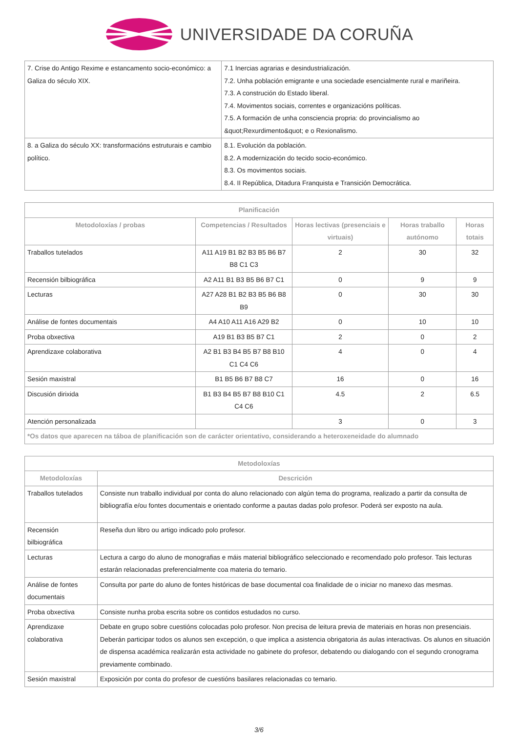UNIVERSIDADE DA CORUÑA
| 7. Crise do Antigo Rexime e estancamento socio-económico: a Galiza do século XIX. | 7.1 Inercias agrarias e desindustrialización. 7.2. Unha población emigrante e una sociedade esencialmente rural e mariñeira. 7.3. A construción do Estado liberal. 7.4. Movimentos sociais, correntes e organizacións políticas. 7.5. A formación de unha consciencia propria: do provincialismo ao &quot;Rexurdimento&quot; e o Rexionalismo. |
| 8. a Galiza do século XX: transformacións estruturais e cambio político. | 8.1. Evolución da población. 8.2. A modernización do tecido socio-económico. 8.3. Os movimentos sociais. 8.4. II República, Ditadura Franquista e Transición Democrática. |
| Planificación | | | | |
| --- | --- | --- | --- | --- |
| Metodoloxías / probas | Competencias / Resultados | Horas lectivas (presenciais e virtuais) | Horas traballo autónomo | Horas totais |
| Traballos tutelados | A11 A19 B1 B2 B3 B5 B6 B7 B8 C1 C3 | 2 | 30 | 32 |
| Recensión bilbiográfica | A2 A11 B1 B3 B5 B6 B7 C1 | 0 | 9 | 9 |
| Lecturas | A27 A28 B1 B2 B3 B5 B6 B8 B9 | 0 | 30 | 30 |
| Análise de fontes documentais | A4 A10 A11 A16 A29 B2 | 0 | 10 | 10 |
| Proba obxectiva | A19 B1 B3 B5 B7 C1 | 2 | 0 | 2 |
| Aprendizaxe colaborativa | A2 B1 B3 B4 B5 B7 B8 B10 C1 C4 C6 | 4 | 0 | 4 |
| Sesión maxistral | B1 B5 B6 B7 B8 C7 | 16 | 0 | 16 |
| Discusión dirixida | B1 B3 B4 B5 B7 B8 B10 C1 C4 C6 | 4.5 | 2 | 6.5 |
| Atención personalizada | | 3 | 0 | 3 |
| *Os datos que aparecen na táboa de planificación son de carácter orientativo, considerando a heteroxeneidade do alumnado | | | | |
| Metodoloxías | |
| --- | --- |
| Metodoloxías | Descrición |
| Traballos tutelados | Consiste nun traballo individual por conta do aluno relacionado con algún tema do programa, realizado a partir da consulta de bibliografía e/ou fontes documentais e orientado conforme a pautas dadas polo profesor. Poderá ser exposto na aula. |
| Recensión bilbiográfica | Reseña dun libro ou artigo indicado polo profesor. |
| Lecturas | Lectura a cargo do aluno de monografias e máis material bibliográfico seleccionado e recomendado polo profesor. Tais lecturas estarán relacionadas preferencialmente coa materia do temario. |
| Análise de fontes documentais | Consulta por parte do aluno de fontes históricas de base documental coa finalidade de o iniciar no manexo das mesmas. |
| Proba obxectiva | Consiste nunha proba escrita sobre os contidos estudados no curso. |
| Aprendizaxe colaborativa | Debate en grupo sobre cuestións colocadas polo profesor. Non precisa de leitura previa de materiais en horas non presenciais. Deberán participar todos os alunos sen excepción, o que implica a asistencia obrigatoria ás aulas interactivas. Os alunos en situación de dispensa académica realizarán esta actividade no gabinete do profesor, debatendo ou dialogando con el segundo cronograma previamente combinado. |
| Sesión maxistral | Exposición por conta do profesor de cuestións basilares relacionadas co temario. |
3/6